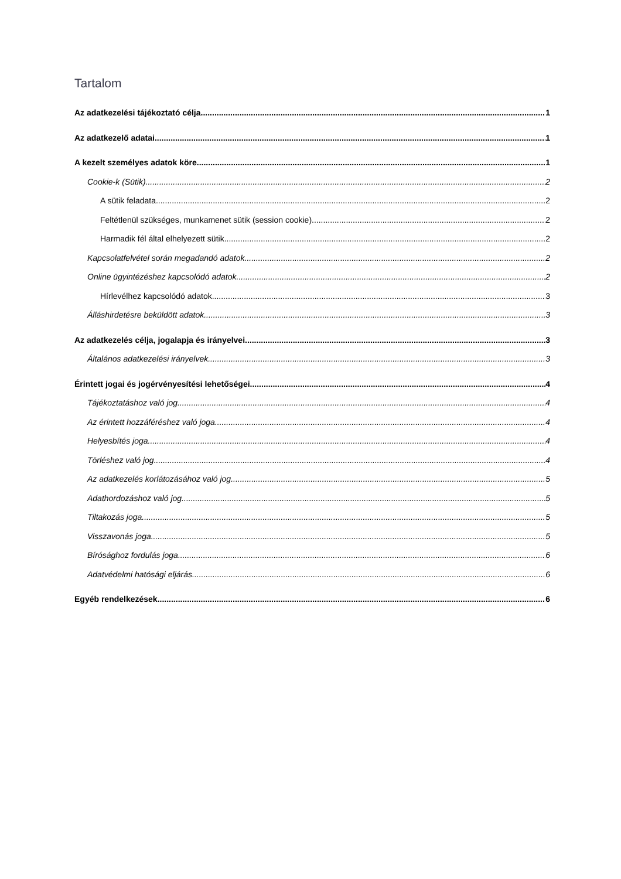Tartalom
Az adatkezelési tájékoztató célja 1
Az adatkezelő adatai 1
A kezelt személyes adatok köre 1
Cookie-k (Sütik) 2
A sütik feladata 2
Feltétlenül szükséges, munkamenet sütik (session cookie) 2
Harmadik fél által elhelyezett sütik 2
Kapcsolatfelvétel során megadandó adatok 2
Online ügyintézéshez kapcsolódó adatok 2
Hírlevélhez kapcsolódó adatok 3
Álláshirdetésre beküldött adatok 3
Az adatkezelés célja, jogalapja és irányelvei 3
Általános adatkezelési irányelvek 3
Érintett jogai és jogérvényesítési lehetőségei 4
Tájékoztatáshoz való jog 4
Az érintett hozzáféréshez való joga 4
Helyesbítés joga 4
Törléshez való jog 4
Az adatkezelés korlátozásához való jog 5
Adathordozáshoz való jog 5
Tiltakozás joga 5
Visszavonás joga 5
Bírósághoz fordulás joga 6
Adatvédelmi hatósági eljárás 6
Egyéb rendelkezések 6